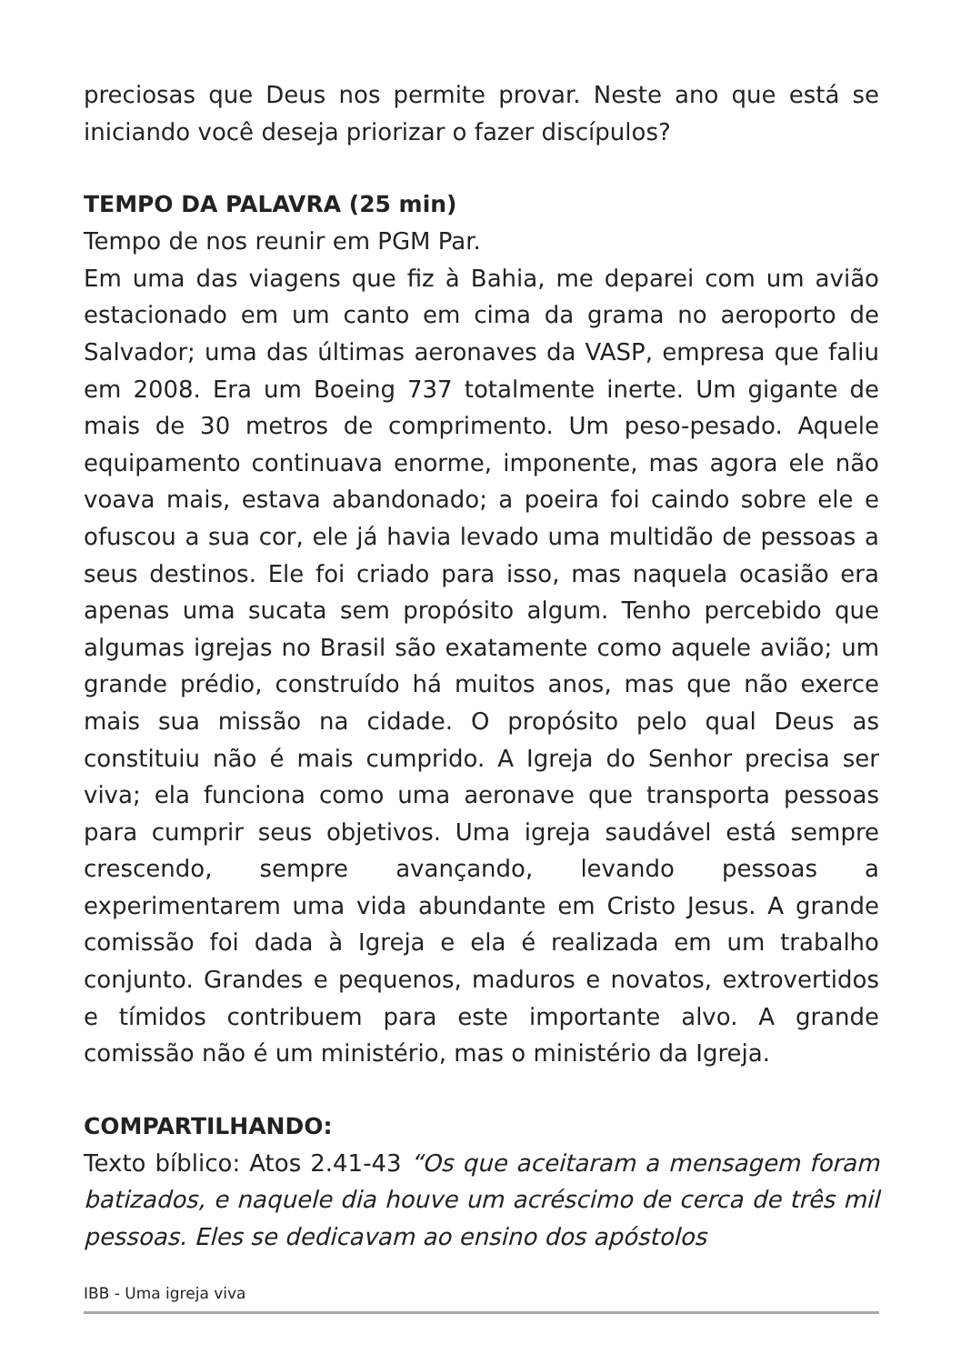preciosas que Deus nos permite provar. Neste ano que está se iniciando você deseja priorizar o fazer discípulos?
TEMPO DA PALAVRA (25 min)
Tempo de nos reunir em PGM Par.
Em uma das viagens que fiz à Bahia, me deparei com um avião estacionado em um canto em cima da grama no aeroporto de Salvador; uma das últimas aeronaves da VASP, empresa que faliu em 2008. Era um Boeing 737 totalmente inerte. Um gigante de mais de 30 metros de comprimento. Um peso-pesado. Aquele equipamento continuava enorme, imponente, mas agora ele não voava mais, estava abandonado; a poeira foi caindo sobre ele e ofuscou a sua cor, ele já havia levado uma multidão de pessoas a seus destinos. Ele foi criado para isso, mas naquela ocasião era apenas uma sucata sem propósito algum. Tenho percebido que algumas igrejas no Brasil são exatamente como aquele avião; um grande prédio, construído há muitos anos, mas que não exerce mais sua missão na cidade. O propósito pelo qual Deus as constituiu não é mais cumprido. A Igreja do Senhor precisa ser viva; ela funciona como uma aeronave que transporta pessoas para cumprir seus objetivos. Uma igreja saudável está sempre crescendo, sempre avançando, levando pessoas a experimentarem uma vida abundante em Cristo Jesus. A grande comissão foi dada à Igreja e ela é realizada em um trabalho conjunto. Grandes e pequenos, maduros e novatos, extrovertidos e tímidos contribuem para este importante alvo. A grande comissão não é um ministério, mas o ministério da Igreja.
COMPARTILHANDO:
Texto bíblico: Atos 2.41-43 “Os que aceitaram a mensagem foram batizados, e naquele dia houve um acréscimo de cerca de três mil pessoas. Eles se dedicavam ao ensino dos apóstolos
IBB - Uma igreja viva